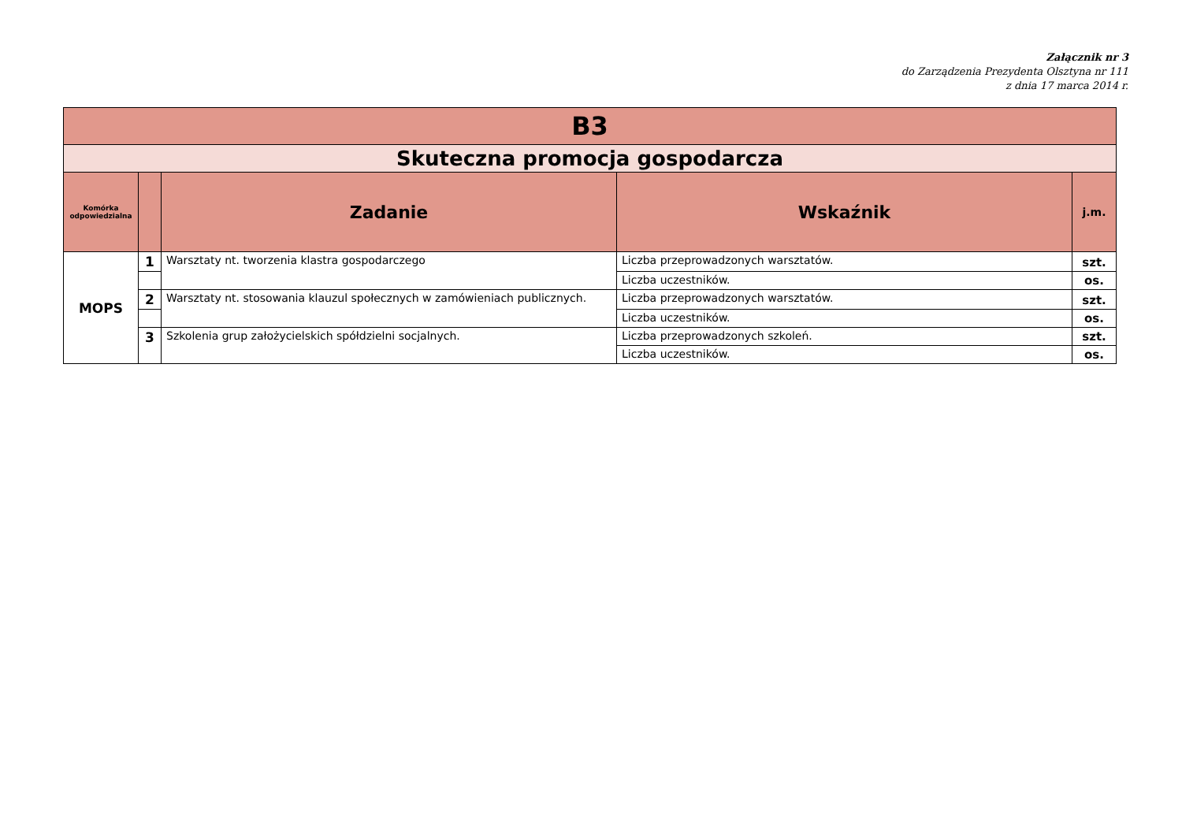Załącznik nr 3
do Zarządzenia Prezydenta Olsztyna nr 111
z dnia 17 marca 2014 r.
| B3 | | | | |
| Skuteczna promocja gospodarcza | | | | |
| Komórka odpowiedzialna | | Zadanie | Wskaźnik | j.m. |
| MOPS | 1 | Warsztaty nt. tworzenia klastra gospodarczego | Liczba przeprowadzonych warsztatów. | szt. |
| | | | Liczba uczestników. | os. |
| | 2 | Warsztaty nt. stosowania klauzul społecznych w zamówieniach publicznych. | Liczba przeprowadzonych warsztatów. | szt. |
| | | | Liczba uczestników. | os. |
| | 3 | Szkolenia grup założycielskich spółdzielni socjalnych. | Liczba przeprowadzonych szkoleń. | szt. |
| | | | Liczba uczestników. | os. |